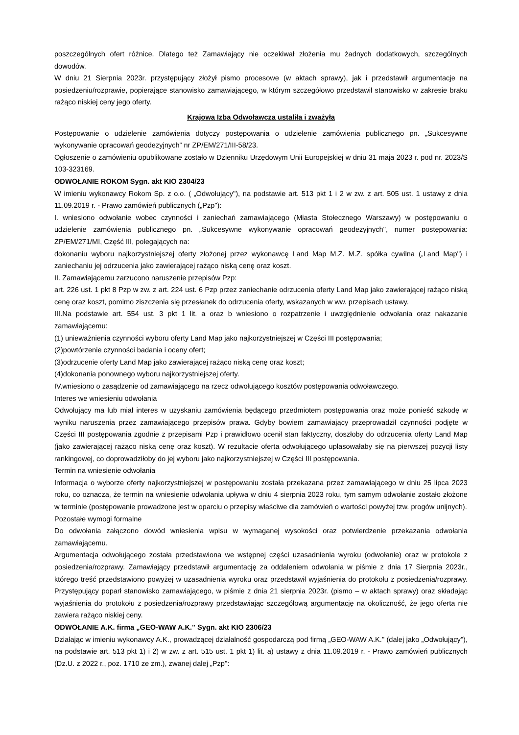poszczególnych ofert różnice. Dlatego też Zamawiający nie oczekiwał złożenia mu żadnych dodatkowych, szczególnych dowodów.
W dniu 21 Sierpnia 2023r. przystępujący złożył pismo procesowe (w aktach sprawy), jak i przedstawił argumentacje na posiedzeniu/rozprawie, popierające stanowisko zamawiającego, w którym szczegółowo przedstawił stanowisko w zakresie braku rażąco niskiej ceny jego oferty.
Krajowa Izba Odwoławcza ustaliła i zważyła
Postępowanie o udzielenie zamówienia dotyczy postępowania o udzielenie zamówienia publicznego pn. „Sukcesywne wykonywanie opracowań geodezyjnych” nr ZP/EM/271/III-58/23.
Ogłoszenie o zamówieniu opublikowane zostało w Dzienniku Urzędowym Unii Europejskiej w dniu 31 maja 2023 r. pod nr. 2023/S 103-323169.
ODWOŁANIE ROKOM Sygn. akt KIO 2304/23
W imieniu wykonawcy Rokom Sp. z o.o. ( „Odwołujący"), na podstawie art. 513 pkt 1 i 2 w zw. z art. 505 ust. 1 ustawy z dnia 11.09.2019 r. - Prawo zamówień publicznych („Pzp"):
I. wniesiono odwołanie wobec czynności i zaniechań zamawiającego (Miasta Stołecznego Warszawy) w postępowaniu o udzielenie zamówienia publicznego pn. „Sukcesywne wykonywanie opracowań geodezyjnych", numer postępowania: ZP/EM/271/MI, Część III, polegających na:
dokonaniu wyboru najkorzystniejszej oferty złożonej przez wykonawcę Land Map M.Z. M.Z. spółka cywilna („Land Map") i zaniechaniu jej odrzucenia jako zawierającej rażąco niską cenę oraz koszt.
II. Zamawiającemu zarzucono naruszenie przepisów Pzp:
art. 226 ust. 1 pkt 8 Pzp w zw. z art. 224 ust. 6 Pzp przez zaniechanie odrzucenia oferty Land Map jako zawierającej rażąco niską cenę oraz koszt, pomimo ziszczenia się przesłanek do odrzucenia oferty, wskazanych w ww. przepisach ustawy.
III.Na podstawie art. 554 ust. 3 pkt 1 lit. a oraz b wniesiono o rozpatrzenie i uwzględnienie odwołania oraz nakazanie zamawiającemu:
(1) unieważnienia czynności wyboru oferty Land Map jako najkorzystniejszej w Części III postępowania;
(2)powtórzenie czynności badania i oceny ofert;
(3)odrzucenie oferty Land Map jako zawierającej rażąco niską cenę oraz koszt;
(4)dokonania ponownego wyboru najkorzystniejszej oferty.
IV.wniesiono o zasądzenie od zamawiającego na rzecz odwołującego kosztów postępowania odwoławczego.
Interes we wniesieniu odwołania
Odwołujący ma lub miał interes w uzyskaniu zamówienia będącego przedmiotem postępowania oraz może ponieść szkodę w wyniku naruszenia przez zamawiającego przepisów prawa. Gdyby bowiem zamawiający przeprowadził czynności podjęte w Części III postępowania zgodnie z przepisami Pzp i prawidłowo ocenił stan faktyczny, doszłoby do odrzucenia oferty Land Map (jako zawierającej rażąco niską cenę oraz koszt). W rezultacie oferta odwołującego uplasowałaby się na pierwszej pozycji listy rankingowej, co doprowadziłoby do jej wyboru jako najkorzystniejszej w Części III postępowania.
Termin na wniesienie odwołania
Informacja o wyborze oferty najkorzystniejszej w postępowaniu została przekazana przez zamawiającego w dniu 25 lipca 2023 roku, co oznacza, że termin na wniesienie odwołania upływa w dniu 4 sierpnia 2023 roku, tym samym odwołanie zostało złożone w terminie (postępowanie prowadzone jest w oparciu o przepisy właściwe dla zamówień o wartości powyżej tzw. progów unijnych).
Pozostałe wymogi formalne
Do odwołania załączono dowód wniesienia wpisu w wymaganej wysokości oraz potwierdzenie przekazania odwołania zamawiającemu.
Argumentacja odwołującego została przedstawiona we wstępnej części uzasadnienia wyroku (odwołanie) oraz w protokole z posiedzenia/rozprawy. Zamawiający przedstawił argumentację za oddaleniem odwołania w piśmie z dnia 17 Sierpnia 2023r., którego treść przedstawiono powyżej w uzasadnienia wyroku oraz przedstawił wyjaśnienia do protokołu z posiedzenia/rozprawy. Przystępujący poparł stanowisko zamawiającego, w piśmie z dnia 21 sierpnia 2023r. (pismo – w aktach sprawy) oraz składając wyjaśnienia do protokołu z posiedzenia/rozprawy przedstawiając szczegółową argumentację na okoliczność, że jego oferta nie zawiera rażąco niskiej ceny.
ODWOŁANIE A.K. firma „GEO-WAW A.K." Sygn. akt KIO 2306/23
Działając w imieniu wykonawcy A.K., prowadzącej działalność gospodarczą pod firmą „GEO-WAW A.K." (dalej jako „Odwołujący"), na podstawie art. 513 pkt 1) i 2) w zw. z art. 515 ust. 1 pkt 1) lit. a) ustawy z dnia 11.09.2019 r. - Prawo zamówień publicznych (Dz.U. z 2022 r., poz. 1710 ze zm.), zwanej dalej „Pzp":